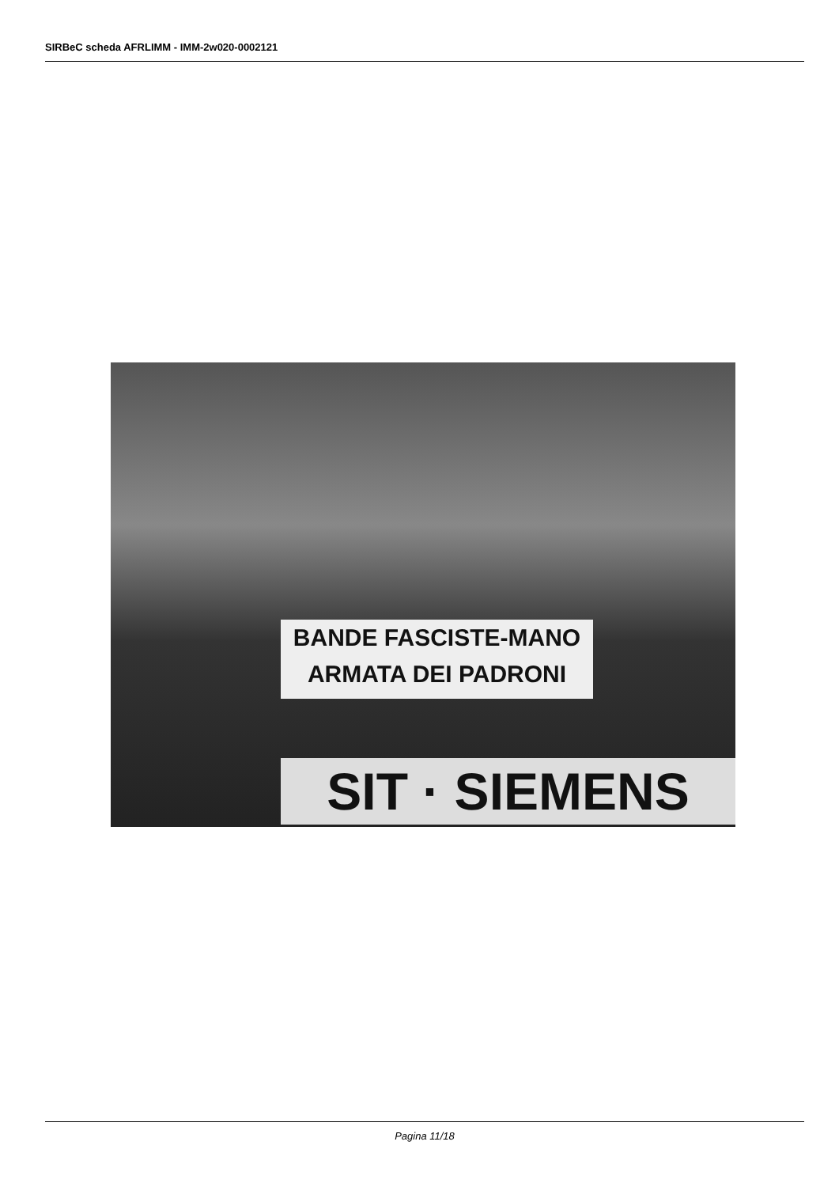SIRBeC scheda AFRLIMM - IMM-2w020-0002121
BANDE FASCISTE-MANO ARMATA DEI PADRONI
SIT · SIEMENS
Pagina 11/18